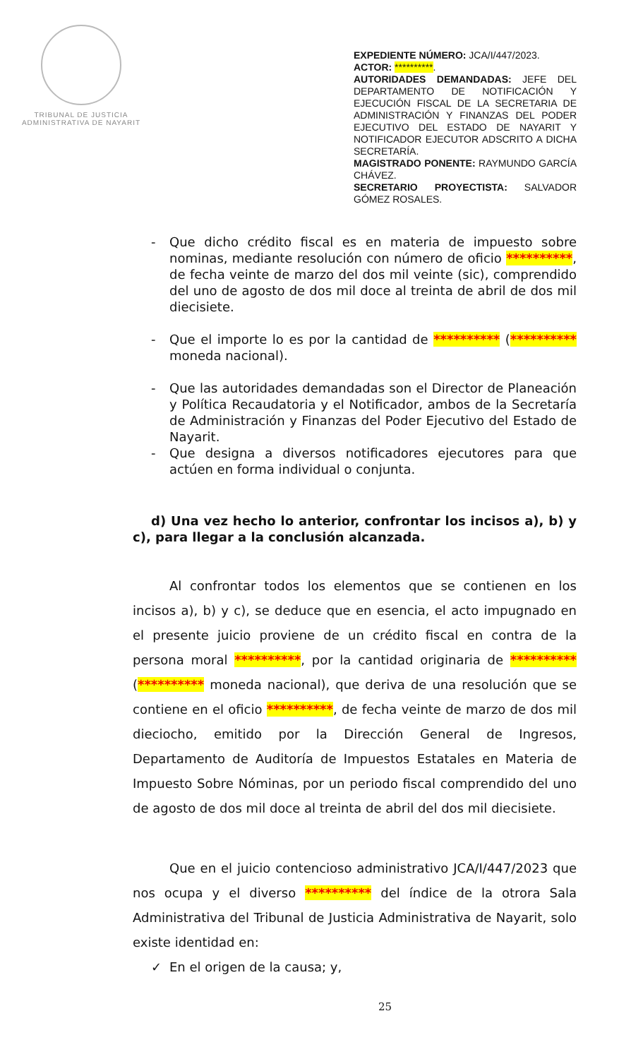TRIBUNAL DE JUSTICIA
ADMINISTRATIVA DE NAYARIT
EXPEDIENTE NÚMERO: JCA/I/447/2023.
ACTOR: **********.
AUTORIDADES DEMANDADAS: JEFE DEL DEPARTAMENTO DE NOTIFICACIÓN Y EJECUCIÓN FISCAL DE LA SECRETARIA DE ADMINISTRACIÓN Y FINANZAS DEL PODER EJECUTIVO DEL ESTADO DE NAYARIT Y NOTIFICADOR EJECUTOR ADSCRITO A DICHA SECRETARÍA.
MAGISTRADO PONENTE: RAYMUNDO GARCÍA CHÁVEZ.
SECRETARIO PROYECTISTA: SALVADOR GÓMEZ ROSALES.
- Que dicho crédito fiscal es en materia de impuesto sobre nominas, mediante resolución con número de oficio **********, de fecha veinte de marzo del dos mil veinte (sic), comprendido del uno de agosto de dos mil doce al treinta de abril de dos mil diecisiete.
- Que el importe lo es por la cantidad de ********** (********** moneda nacional).
- Que las autoridades demandadas son el Director de Planeación y Política Recaudatoria y el Notificador, ambos de la Secretaría de Administración y Finanzas del Poder Ejecutivo del Estado de Nayarit.
- Que designa a diversos notificadores ejecutores para que actúen en forma individual o conjunta.
d) Una vez hecho lo anterior, confrontar los incisos a), b) y c), para llegar a la conclusión alcanzada.
Al confrontar todos los elementos que se contienen en los incisos a), b) y c), se deduce que en esencia, el acto impugnado en el presente juicio proviene de un crédito fiscal en contra de la persona moral **********, por la cantidad originaria de ********** (********** moneda nacional), que deriva de una resolución que se contiene en el oficio **********, de fecha veinte de marzo de dos mil dieciocho, emitido por la Dirección General de Ingresos, Departamento de Auditoría de Impuestos Estatales en Materia de Impuesto Sobre Nóminas, por un periodo fiscal comprendido del uno de agosto de dos mil doce al treinta de abril del dos mil diecisiete.
Que en el juicio contencioso administrativo JCA/I/447/2023 que nos ocupa y el diverso ********** del índice de la otrora Sala Administrativa del Tribunal de Justicia Administrativa de Nayarit, solo existe identidad en:
✓ En el origen de la causa; y,
25